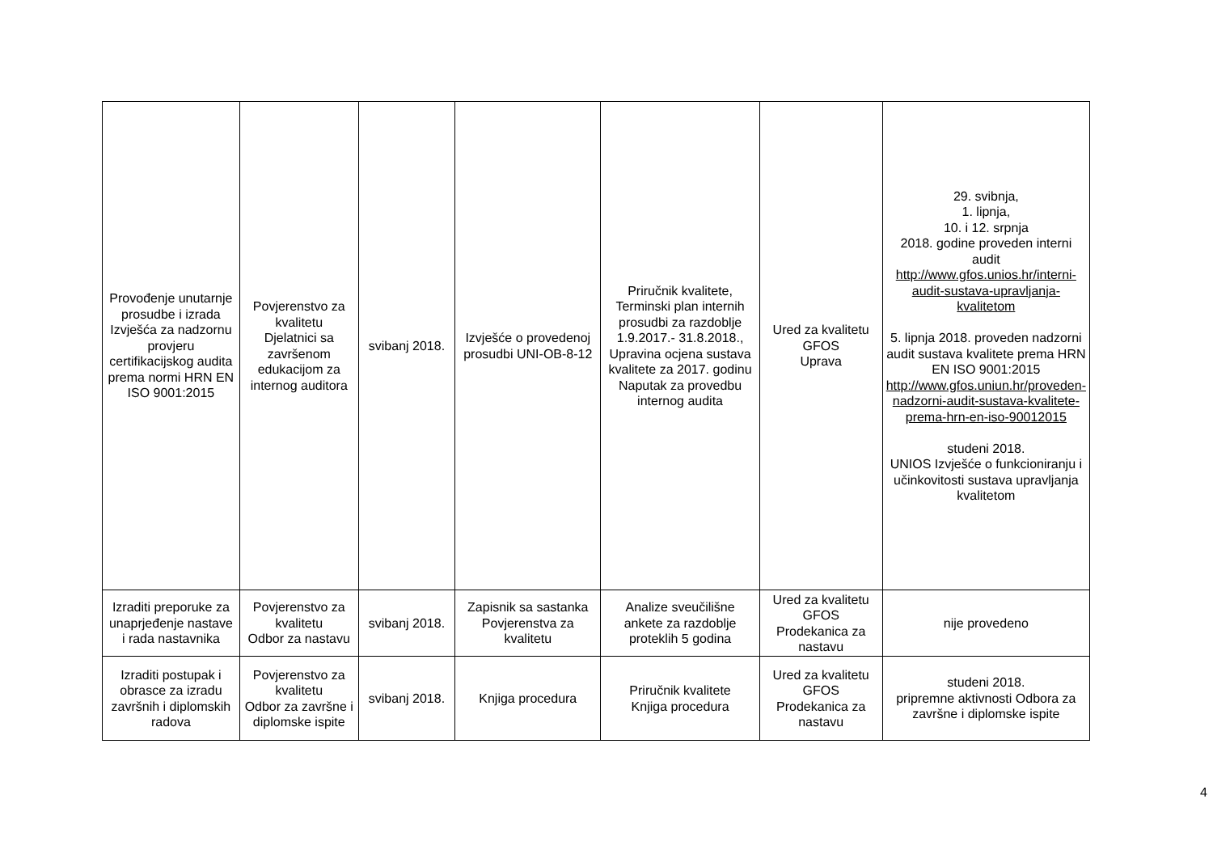| Provođenje unutarnje prosudbe i izrada Izvješća za nadzornu provjeru certifikacijskog audita prema normi HRN EN ISO 9001:2015 | Povjerenstvo za kvalitetu Djelatnici sa završenom edukacijom za internog auditora | svibanj 2018. | Izvješće o provedenoj prosudbi UNI-OB-8-12 | Priručnik kvalitete, Terminski plan internih prosudbi za razdoblje 1.9.2017.- 31.8.2018., Upravina ocjena sustava kvalitete za 2017. godinu Naputak za provedbu internog audita | Ured za kvalitetu GFOS Uprava | 29. svibnja, 1. lipnja, 10. i 12. srpnja 2018. godine proveden interni audit http://www.gfos.unios.hr/interni-audit-sustava-upravljanja-kvalitetom 5. lipnja 2018. proveden nadzorni audit sustava kvalitete prema HRN EN ISO 9001:2015 http://www.gfos.uniun.hr/proveden-nadzorni-audit-sustava-kvalitete-prema-hrn-en-iso-90012015 studeni 2018. UNIOS Izvješće o funkcioniranju i učinkovitosti sustava upravljanja kvalitetom |
| Izraditi preporuke za unaprjeđenje nastave i rada nastavnika | Povjerenstvo za kvalitetu Odbor za nastavu | svibanj 2018. | Zapisnik sa sastanka Povjerenstva za kvalitetu | Analize sveučilišne ankete za razdoblje proteklih 5 godina | Ured za kvalitetu GFOS Prodekanica za nastavu | nije provedeno |
| Izraditi postupak i obrasce za izradu završnih i diplomskih radova | Povjerenstvo za kvalitetu Odbor za završne i diplomske ispite | svibanj 2018. | Knjiga procedura | Priručnik kvalitete Knjiga procedura | Ured za kvalitetu GFOS Prodekanica za nastavu | studeni 2018. pripremne aktivnosti Odbora za završne i diplomske ispite |
4